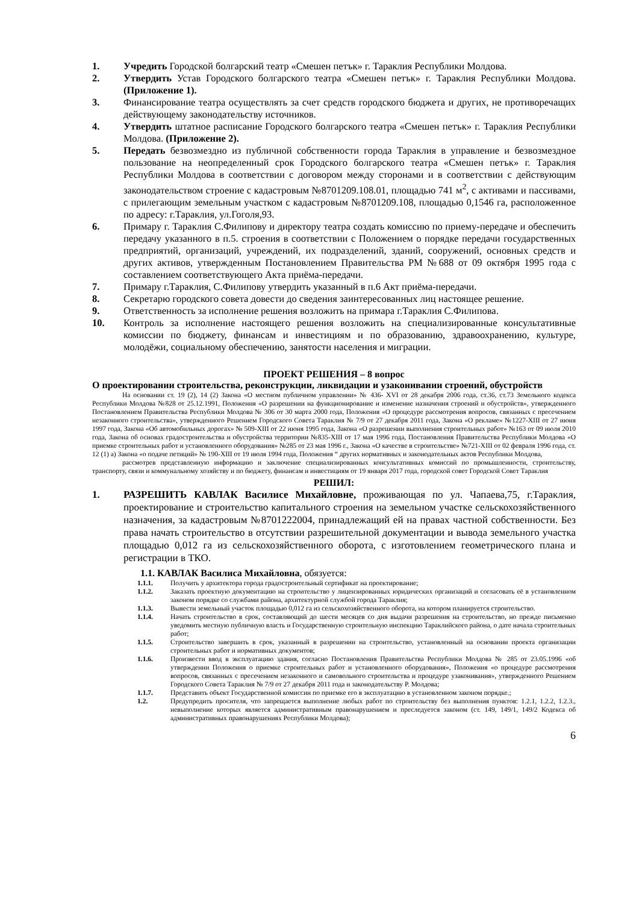1. Учредить Городской болгарский театр «Смешен петък» г. Тараклия Республики Молдова.
2. Утвердить Устав Городского болгарского театра «Смешен петък» г. Тараклия Республики Молдова. (Приложение 1).
3. Финансирование театра осуществлять за счет средств городского бюджета и других, не противоречащих действующему законодательству источников.
4. Утвердить штатное расписание Городского болгарского театра «Смешен петък» г. Тараклия Республики Молдова. (Приложение 2).
5. Передать безвозмездно из публичной собственности города Тараклия в управление и безвозмездное пользование на неопределенный срок Городского болгарского театра «Смешен петък» г. Тараклия Республики Молдова в соответствии с договором между сторонами и в соответствии с действующим законодательством строение с кадастровым №8701209.108.01, площадью 741 м<sup>2</sup>, с активами и пассивами, с прилегающим земельным участком с кадастровым №8701209.108, площадью 0,1546 га, расположенное по адресу: г.Тараклия, ул.Гоголя,93.
6. Примару г. Тараклия С.Филипову и директору театра создать комиссию по приему-передаче и обеспечить передачу указанного в п.5. строения в соответствии с Положением о порядке передачи государственных предприятий, организаций, учреждений, их подразделений, зданий, сооружений, основных средств и других активов, утвержденным Постановлением Правительства РМ №688 от 09 октября 1995 года с составлением соответствующего Акта приёма-передачи.
7. Примару г.Тараклия, С.Филипову утвердить указанный в п.6 Акт приёма-передачи.
8. Секретарю городского совета довести до сведения заинтересованных лиц настоящее решение.
9. Ответственность за исполнение решения возложить на примара г.Тараклия С.Филипова.
10. Контроль за исполнение настоящего решения возложить на специализированные консультативные комиссии по бюджету, финансам и инвестициям и по образованию, здравоохранению, культуре, молодёжи, социальному обеспечению, занятости населения и миграции.
ПРОЕКТ РЕШЕНИЯ – 8 вопрос
О проектировании строительства, реконструкции, ликвидации и узаконивании строений, обустройств
На основании ст. 19 (2), 14 (2) Закона «О местном публичном управлении» № 436- XVI от 28 декабря 2006 года, ст.36, ст.73 Земельного кодекса Республики Молдова №828 от 25.12.1991, Положения «О разрешении на функционирование и изменение назначения строений и обустройств», утвержденного Постановлением Правительства Республики Молдова № 306 от 30 марта 2000 года, Положения «О процедуре рассмотрения вопросов, связанных с пресечением незаконного строительства», утвержденного Решением Городского Совета Тараклия № 7/9 от 27 декабря 2011 года, Закона «О рекламе» №1227-XIII от 27 июня 1997 года, Закона «Об автомобильных дорогах» № 509-XIII от 22 июня 1995 года, Закона «О разрешении выполнения строительных работ» №163 от 09 июля 2010 года, Закона об основах градостроительства и обустройства территории №835-XIII от 17 мая 1996 года, Постановления Правительства Республики Молдова «О приемке строительных работ и установленного оборудования» №285 от 23 мая 1996 г., Закона «О качестве в строительстве» №721-XIII от 02 февраля 1996 года, ст. 12 (1) а) Закона «о подаче петиций» № 190-XIII от 19 июля 1994 года, Положения “ других нормативных и законодательных актов Республики Молдова,
рассмотрев представленную информацию и заключение специализированных консультативных комиссий по промышленности, строительству, транспорту, связи и коммунальному хозяйству и по бюджету, финансам и инвестициям от 19 января 2017 года, городской совет Городской Совет Тараклия
РЕШИЛ:
1. РАЗРЕШИТЬ КАВЛАК Василисе Михайловне, проживающая по ул. Чапаева,75, г.Тараклия, проектирование и строительство капитального строения на земельном участке сельскохозяйственного назначения, за кадастровым №8701222004, принадлежащий ей на правах частной собственности. Без права начать строительство в отсутствии разрешительной документации и вывода земельного участка площадью 0,012 га из сельскохозяйственного оборота, с изготовлением геометрического плана и регистрации в ТКО.
1.1. КАВЛАК Василиса Михайловна, обязуется:
1.1.1. Получить у архитектора города градостроительный сертификат на проектирование;
1.1.2. Заказать проектную документацию на строительство у лицензированных юридических организаций и согласовать её в установленном законом порядке со службами района, архитектурной службой города Тараклия;
1.1.3. Вывести земельный участок площадью 0,012 га из сельскохозяйственного оборота, на котором планируется строительство.
1.1.4. Начать строительство в срок, составляющий до шести месяцев со дня выдачи разрешения на строительство, но прежде письменно уведомить местную публичную власть и Государственную строительную инспекцию Тараклийского района, о дате начала строительных работ;
1.1.5. Строительство завершить в срок, указанный в разрешении на строительство, установленный на основании проекта организации строительных работ и нормативных документов;
1.1.6. Произвести ввод в эксплуатацию здания, согласно Постановления Правительства Республики Молдова № 285 от 23.05.1996 «об утверждении Положения о приемке строительных работ и установленного оборудования», Положения «о процедуре рассмотрения вопросов, связанных с пресечением незаконного и самовольного строительства и процедуре узаконивания», утвержденного Решением Городского Совета Тараклия № 7/9 от 27 декабря 2011 года и законодательству Р. Молдова;
1.1.7. Представить объект Государственной комиссии по приемке его в эксплуатацию в установленном законом порядке.;
1.2. Предупредить просителя, что запрещается выполнение любых работ по строительству без выполнения пунктов: 1.2.1, 1.2.2, 1.2.3., невыполнение которых является административным правонарушением и преследуется законом (ст. 149, 149/1, 149/2 Кодекса об административных правонарушениях Республики Молдова);
6